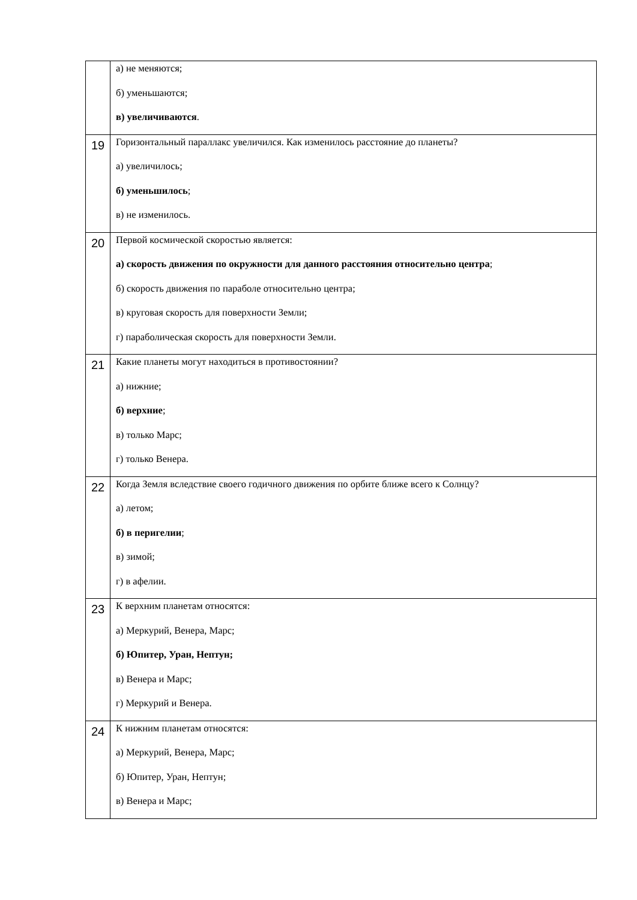| | а) не меняются; б) уменьшаются; в) увеличиваются . |
| 19 | Горизонтальный параллакс увеличился. Как изменилось расстояние до планеты? а) увеличилось; б) уменьшилось ; в) не изменилось. |
| 20 | Первой космической скоростью является: а) скорость движения по окружности для данного расстояния относительно центра ; б) скорость движения по параболе относительно центра; в) круговая скорость для поверхности Земли; г) параболическая скорость для поверхности Земли. |
| 21 | Какие планеты могут находиться в противостоянии? а) нижние; б) верхние ; в) только Марс; г) только Венера. |
| 22 | Когда Земля вследствие своего годичного движения по орбите ближе всего к Солнцу? а) летом; б) в перигелии ; в) зимой; г) в афелии. |
| 23 | К верхним планетам относятся: а) Меркурий, Венера, Марс; б) Юпитер, Уран, Нептун; в) Венера и Марс; г) Меркурий и Венера. |
| 24 | К нижним планетам относятся: а) Меркурий, Венера, Марс; б) Юпитер, Уран, Нептун; в) Венера и Марс; |